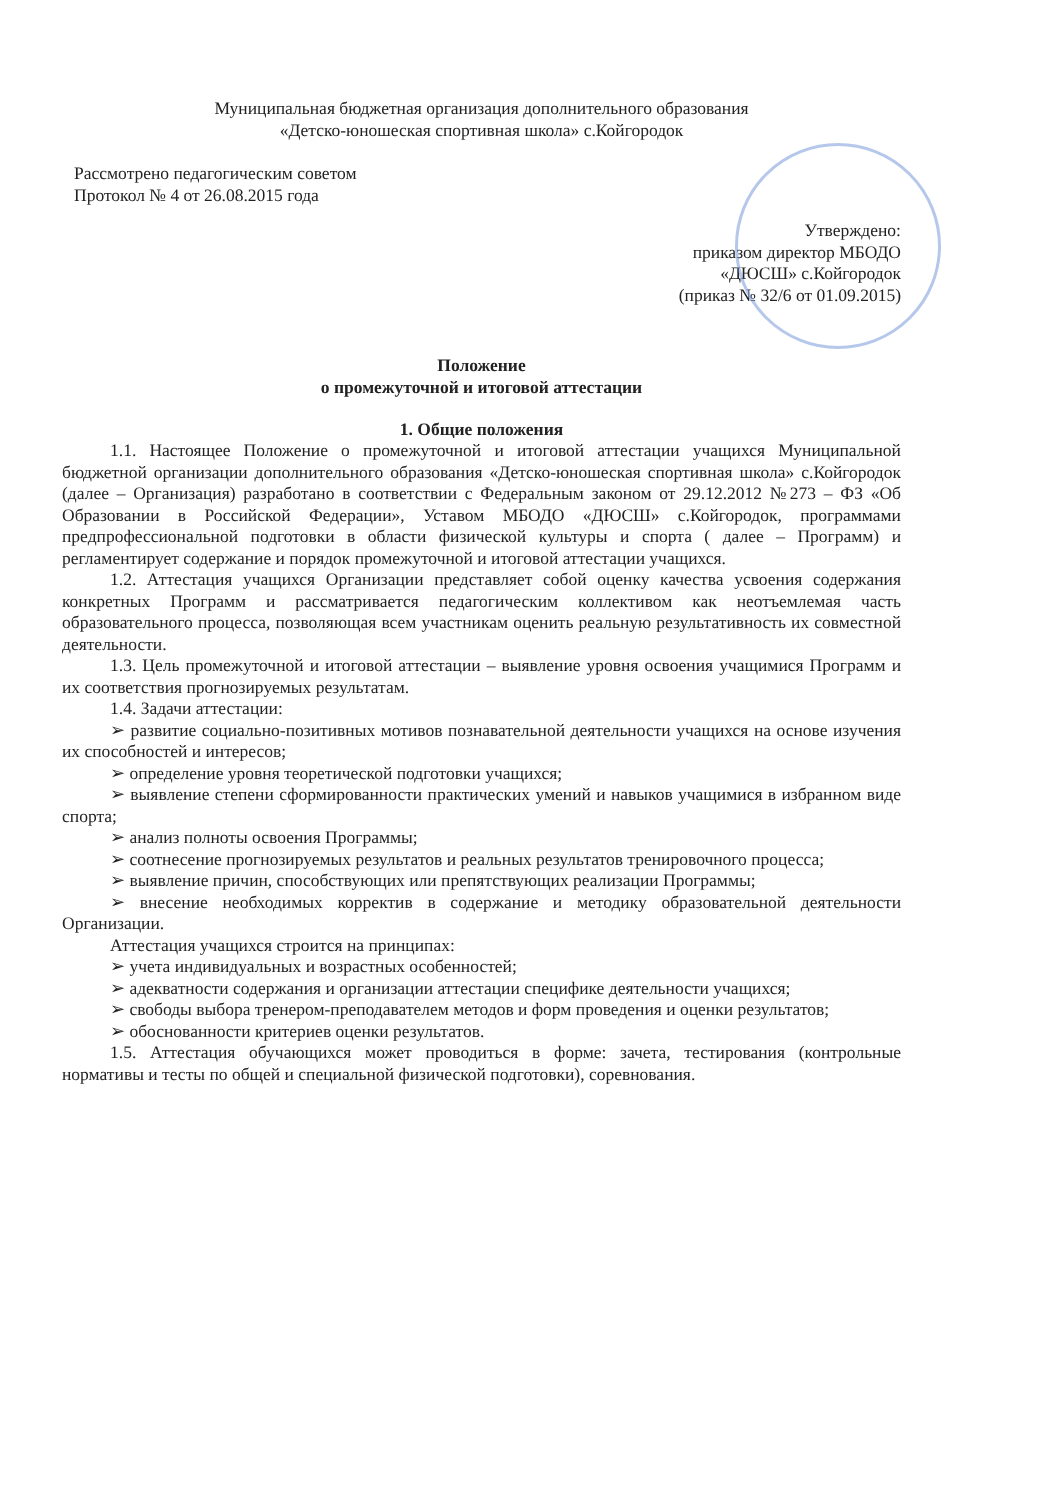Муниципальная бюджетная организация дополнительного образования
«Детско-юношеская спортивная школа» с.Койгородок
Рассмотрено педагогическим советом
Протокол № 4 от 26.08.2015 года
Утверждено:
приказом директор МБОДО
«ДЮСШ» с.Койгородок
(приказ № 32/6 от 01.09.2015)
Положение
о промежуточной и итоговой аттестации
1. Общие положения
1.1. Настоящее Положение о промежуточной и итоговой аттестации учащихся Муниципальной бюджетной организации дополнительного образования «Детско-юношеская спортивная школа» с.Койгородок (далее – Организация) разработано в соответствии с Федеральным законом от 29.12.2012 №273 – ФЗ «Об Образовании в Российской Федерации», Уставом МБОДО «ДЮСШ» с.Койгородок, программами предпрофессиональной подготовки в области физической культуры и спорта ( далее – Программ) и регламентирует содержание и порядок промежуточной и итоговой аттестации учащихся.
1.2. Аттестация учащихся Организации представляет собой оценку качества усвоения содержания конкретных Программ и рассматривается педагогическим коллективом как неотъемлемая часть образовательного процесса, позволяющая всем участникам оценить реальную результативность их совместной деятельности.
1.3. Цель промежуточной и итоговой аттестации – выявление уровня освоения учащимися Программ и их соответствия прогнозируемых результатам.
1.4. Задачи аттестации:
➢ развитие социально-позитивных мотивов познавательной деятельности учащихся на основе изучения их способностей и интересов;
➢ определение уровня теоретической подготовки учащихся;
➢ выявление степени сформированности практических умений и навыков учащимися в избранном виде спорта;
➢ анализ полноты освоения Программы;
➢ соотнесение прогнозируемых результатов и реальных результатов тренировочного процесса;
➢ выявление причин, способствующих или препятствующих реализации Программы;
➢ внесение необходимых корректив в содержание и методику образовательной деятельности Организации.
Аттестация учащихся строится на принципах:
➢ учета индивидуальных и возрастных особенностей;
➢ адекватности содержания и организации аттестации специфике деятельности учащихся;
➢ свободы выбора тренером-преподавателем методов и форм проведения и оценки результатов;
➢ обоснованности критериев оценки результатов.
1.5. Аттестация обучающихся может проводиться в форме: зачета, тестирования (контрольные нормативы и тесты по общей и специальной физической подготовки), соревнования.